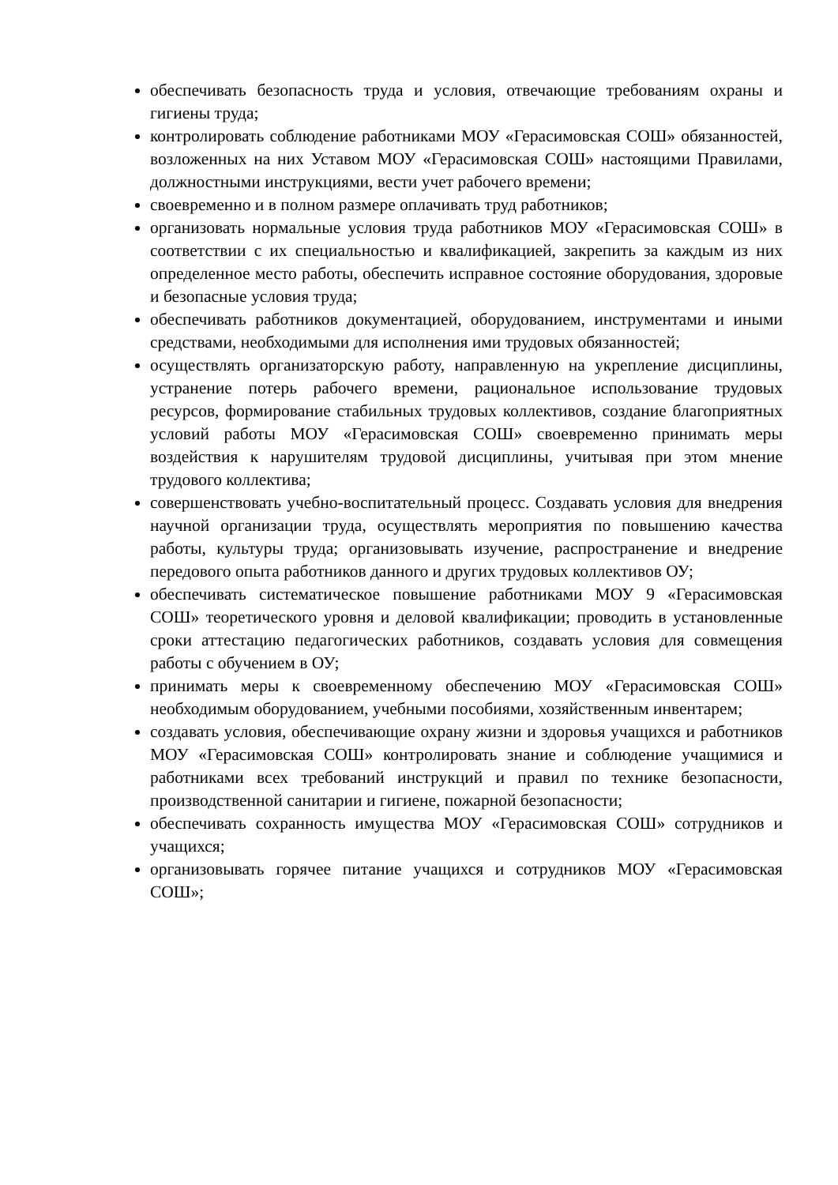обеспечивать безопасность труда и условия, отвечающие требованиям охраны и гигиены труда;
контролировать соблюдение работниками МОУ «Герасимовская СОШ» обязанностей, возложенных на них Уставом МОУ «Герасимовская СОШ» настоящими Правилами, должностными инструкциями, вести учет рабочего времени;
своевременно и в полном размере оплачивать труд работников;
организовать нормальные условия труда работников МОУ «Герасимовская СОШ» в соответствии с их специальностью и квалификацией, закрепить за каждым из них определенное место работы, обеспечить исправное состояние оборудования, здоровые и безопасные условия труда;
обеспечивать работников документацией, оборудованием, инструментами и иными средствами, необходимыми для исполнения ими трудовых обязанностей;
осуществлять организаторскую работу, направленную на укрепление дисциплины, устранение потерь рабочего времени, рациональное использование трудовых ресурсов, формирование стабильных трудовых коллективов, создание благоприятных условий работы МОУ «Герасимовская СОШ» своевременно принимать меры воздействия к нарушителям трудовой дисциплины, учитывая при этом мнение трудового коллектива;
совершенствовать учебно-воспитательный процесс. Создавать условия для внедрения научной организации труда, осуществлять мероприятия по повышению качества работы, культуры труда; организовывать изучение, распространение и внедрение передового опыта работников данного и других трудовых коллективов ОУ;
обеспечивать систематическое повышение работниками МОУ 9 «Герасимовская СОШ» теоретического уровня и деловой квалификации; проводить в установленные сроки аттестацию педагогических работников, создавать условия для совмещения работы с обучением в ОУ;
принимать меры к своевременному обеспечению МОУ «Герасимовская СОШ» необходимым оборудованием, учебными пособиями, хозяйственным инвентарем;
создавать условия, обеспечивающие охрану жизни и здоровья учащихся и работников МОУ «Герасимовская СОШ» контролировать знание и соблюдение учащимися и работниками всех требований инструкций и правил по технике безопасности, производственной санитарии и гигиене, пожарной безопасности;
обеспечивать сохранность имущества МОУ «Герасимовская СОШ» сотрудников и учащихся;
организовывать горячее питание учащихся и сотрудников МОУ «Герасимовская СОШ»;